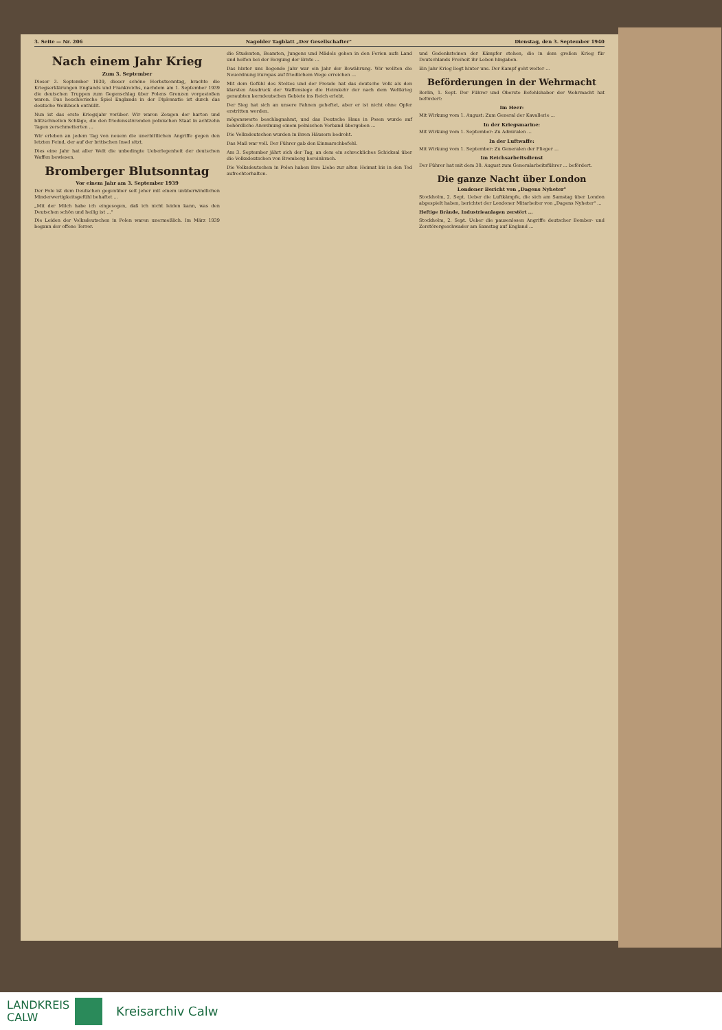3. Seite — Nr. 206 Nagolder Tagblatt „Der Gesellschafter" Dienstag, den 3. September 1940
Nach einem Jahr Krieg
Zum 3. September
Dieser 3. September 1939, dieser schöne Herbstsonntag, brachte die Kriegserklärungen Englands und Frankreichs, nachdem am 1. September 1939 die deutschen Truppen zum Gegenschlag über Polens Grenzen vorgestoßen waren. Das heuchlerische Spiel Englands in der Diplomatie ist durch das deutsche Weißbuch enthüllt.
Nun ist das erste Kriegsjahr vorüber. Wir waren Zeugen der harten und blitzschnellen Schläge, die den friedensstörenden polnischen Staat in achtzehn Tagen zerschmetterten ...
Wir erleben an jedem Tag von neuem die unerbittlichen Angriffe gegen den letzten Feind, der auf der britischen Insel sitzt.
Dies eine Jahr hat aller Welt die unbedingte Ueberlegenheit der deutschen Waffen bewiesen.
Bromberger Blutsonntag
Vor einem Jahr am 3. September 1939
Der Pole ist dem Deutschen gegenüber seit jeher mit einem unüberwindlichen Minderwertigkeitsgefühl behaftet ...
„Mit der Milch habe ich eingesogen, daß ich nicht leiden kann, was den Deutschen schön und heilig ist ..."
Die Leiden der Volksdeutschen in Polen waren unermeßlich. Im März 1939 begann der offene Terror.
die Studenten, Beamten, Jungens und Mädels gehen in den Ferien aufs Land und helfen bei der Bergung der Ernte ...
Das hinter uns liegende Jahr war ein Jahr der Bewährung. Wir wollten die Neuordnung Europas auf friedlichem Wege erreichen ...
Mit dem Gefühl des Stolzes und der Freude hat das deutsche Volk als den klarsten Ausdruck der Waffensiege die Heimkehr der nach dem Weltkrieg geraubten kerndeutschen Gebiete ins Reich erlebt.
Der Sieg hat sich an unsere Fahnen geheftet, aber er ist nicht ohne Opfer erstritten worden.
mögenswerte beschlagnahmt, und das Deutsche Haus in Posen wurde auf behördliche Anordnung einem polnischen Verband übergeben ...
Die Volksdeutschen wurden in ihren Häusern bedroht.
Das Maß war voll. Der Führer gab den Einmarschbefehl.
Am 3. September jährt sich der Tag, an dem ein schreckliches Schicksal über die Volksdeutschen von Bromberg hereinbrach.
Die Volksdeutschen in Polen haben ihre Liebe zur alten Heimat bis in den Tod aufrechterhalten.
und Gedenksteinen der Kämpfer stehen, die in dem großen Krieg für Deutschlands Freiheit ihr Leben hingaben.
Ein Jahr Krieg liegt hinter uns. Der Kampf geht weiter ...
Beförderungen in der Wehrmacht
Berlin, 1. Sept. Der Führer und Oberste Befehlshaber der Wehrmacht hat befördert:
Im Heer:
Mit Wirkung vom 1. August: Zum General der Kavallerie ...
In der Kriegsmarine:
Mit Wirkung vom 1. September: Zu Admiralen ...
In der Luftwaffe:
Mit Wirkung vom 1. September: Zu Generalen der Flieger ...
Im Reichsarbeitsdienst
Der Führer hat mit dem 30. August zum Generalarbeitsführer ... befördert.
Die ganze Nacht über London
Londoner Bericht von „Dagens Nyheter"
Stockholm, 2. Sept. Ueber die Luftkämpfe, die sich am Samstag über London abgespielt haben, berichtet der Londoner Mitarbeiter von „Dagens Nyheter" ...
Heftige Brände, Industrieanlagen zerstört ...
Stockholm, 2. Sept. Ueber die pausenlosen Angriffe deutscher Bomber- und Zerstörergeschwader am Samstag auf England ...
LANDKREIS
CALW
Kreisarchiv Calw